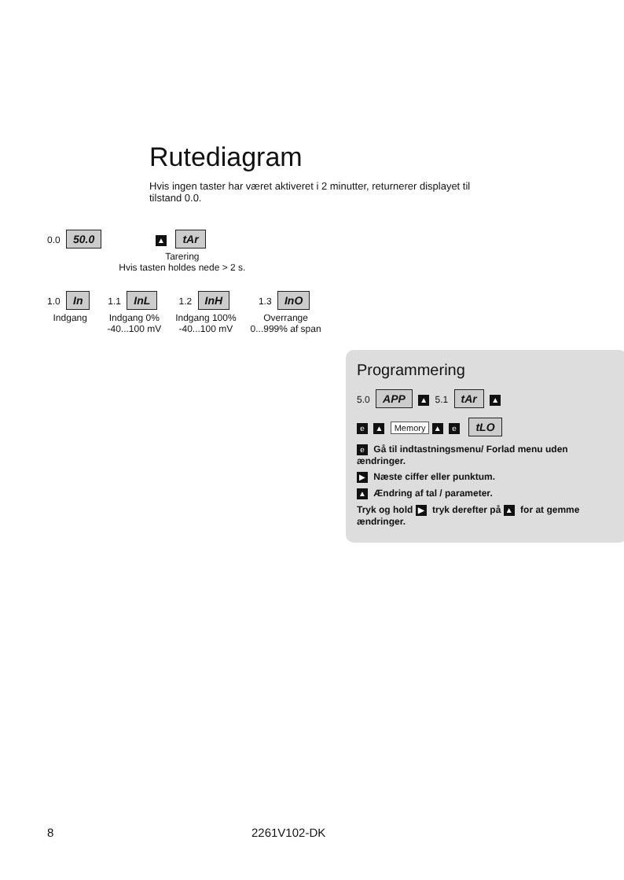Rutediagram
Hvis ingen taster har været aktiveret i 2 minutter, returnerer displayet til tilstand 0.0.
0.0 50.0
▲ tAr
Tarering
Hvis tasten holdes nede > 2 s.
1.0 In
Indgang
1.1 InL
Indgang 0%
-40...100 mV
1.2 InH
Indgang 100%
-40...100 mV
1.3 InO
Overrange
0...999% af span
Programmering
5.0 APP ▲ 5.1 tAr ▲
e ▲ Memory ▲ e tLO
e Gå til indtastningsmenu/ Forlad menu uden ændringer.
▶ Næste ciffer eller punktum.
▲ Ændring af tal / parameter.
Tryk og hold ▶ tryk derefter på ▲ for at gemme ændringer.
8 2261V102-DK